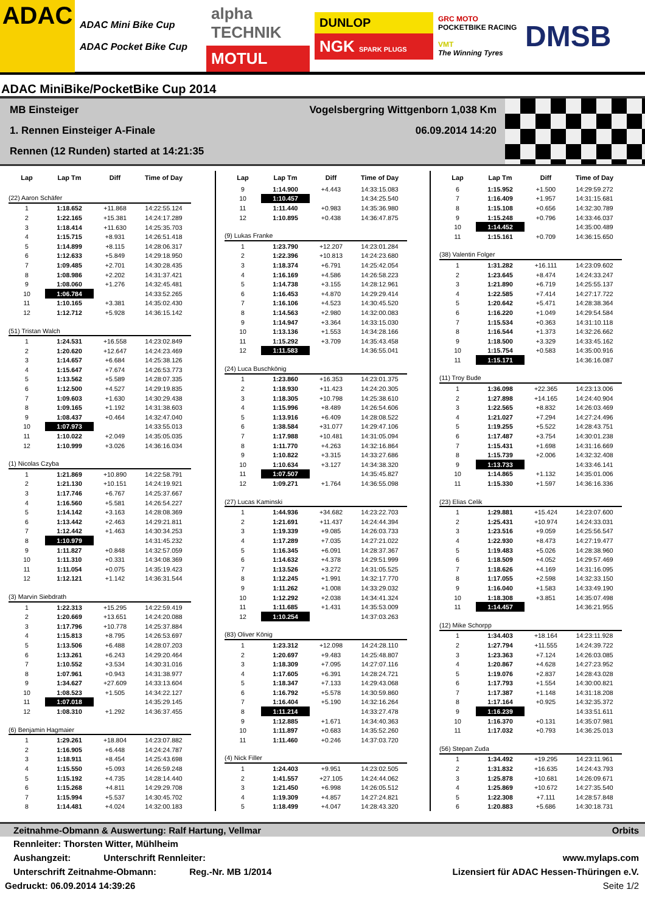ADAC
ADAC Mini Bike Cup
ADAC Pocket Bike Cup
alpha TECHNIK
MOTUL
DUNLOP
NGK SPARK PLUGS
GRC MOTO
POCKETBIKE RACING
VMT
The Winning Tyres
DMSB
ADAC MiniBike/PocketBike Cup 2014
MB Einsteiger Vogelsbergring Wittgenborn 1,038 Km
1. Rennen Einsteiger A-Finale 06.09.2014 14:20
Rennen (12 Runden) started at 14:21:35
| Lap | Lap Tm | Diff | Time of Day |
| --- | --- | --- | --- |
| (22) Aaron Schäfer | | | |
| 1 | 1:18.652 | +11.868 | 14:22:55.124 |
| 2 | 1:22.165 | +15.381 | 14:24:17.289 |
| 3 | 1:18.414 | +11.630 | 14:25:35.703 |
| 4 | 1:15.715 | +8.931 | 14:26:51.418 |
| 5 | 1:14.899 | +8.115 | 14:28:06.317 |
| 6 | 1:12.633 | +5.849 | 14:29:18.950 |
| 7 | 1:09.485 | +2.701 | 14:30:28.435 |
| 8 | 1:08.986 | +2.202 | 14:31:37.421 |
| 9 | 1:08.060 | +1.276 | 14:32:45.481 |
| 10 | 1:06.784 | | 14:33:52.265 |
| 11 | 1:10.165 | +3.381 | 14:35:02.430 |
| 12 | 1:12.712 | +5.928 | 14:36:15.142 |
| (51) Tristan Walch | | | |
| 1 | 1:24.531 | +16.558 | 14:23:02.849 |
| 2 | 1:20.620 | +12.647 | 14:24:23.469 |
| 3 | 1:14.657 | +6.684 | 14:25:38.126 |
| 4 | 1:15.647 | +7.674 | 14:26:53.773 |
| 5 | 1:13.562 | +5.589 | 14:28:07.335 |
| 6 | 1:12.500 | +4.527 | 14:29:19.835 |
| 7 | 1:09.603 | +1.630 | 14:30:29.438 |
| 8 | 1:09.165 | +1.192 | 14:31:38.603 |
| 9 | 1:08.437 | +0.464 | 14:32:47.040 |
| 10 | 1:07.973 | | 14:33:55.013 |
| 11 | 1:10.022 | +2.049 | 14:35:05.035 |
| 12 | 1:10.999 | +3.026 | 14:36:16.034 |
| (1) Nicolas Czyba | | | |
| 1 | 1:21.869 | +10.890 | 14:22:58.791 |
| 2 | 1:21.130 | +10.151 | 14:24:19.921 |
| 3 | 1:17.746 | +6.767 | 14:25:37.667 |
| 4 | 1:16.560 | +5.581 | 14:26:54.227 |
| 5 | 1:14.142 | +3.163 | 14:28:08.369 |
| 6 | 1:13.442 | +2.463 | 14:29:21.811 |
| 7 | 1:12.442 | +1.463 | 14:30:34.253 |
| 8 | 1:10.979 | | 14:31:45.232 |
| 9 | 1:11.827 | +0.848 | 14:32:57.059 |
| 10 | 1:11.310 | +0.331 | 14:34:08.369 |
| 11 | 1:11.054 | +0.075 | 14:35:19.423 |
| 12 | 1:12.121 | +1.142 | 14:36:31.544 |
| (3) Marvin Siebdrath | | | |
| 1 | 1:22.313 | +15.295 | 14:22:59.419 |
| 2 | 1:20.669 | +13.651 | 14:24:20.088 |
| 3 | 1:17.796 | +10.778 | 14:25:37.884 |
| 4 | 1:15.813 | +8.795 | 14:26:53.697 |
| 5 | 1:13.506 | +6.488 | 14:28:07.203 |
| 6 | 1:13.261 | +6.243 | 14:29:20.464 |
| 7 | 1:10.552 | +3.534 | 14:30:31.016 |
| 8 | 1:07.961 | +0.943 | 14:31:38.977 |
| 9 | 1:34.627 | +27.609 | 14:33:13.604 |
| 10 | 1:08.523 | +1.505 | 14:34:22.127 |
| 11 | 1:07.018 | | 14:35:29.145 |
| 12 | 1:08.310 | +1.292 | 14:36:37.455 |
| (6) Benjamin Hagmaier | | | |
| 1 | 1:29.261 | +18.804 | 14:23:07.882 |
| 2 | 1:16.905 | +6.448 | 14:24:24.787 |
| 3 | 1:18.911 | +8.454 | 14:25:43.698 |
| 4 | 1:15.550 | +5.093 | 14:26:59.248 |
| 5 | 1:15.192 | +4.735 | 14:28:14.440 |
| 6 | 1:15.268 | +4.811 | 14:29:29.708 |
| 7 | 1:15.994 | +5.537 | 14:30:45.702 |
| 8 | 1:14.481 | +4.024 | 14:32:00.183 |
| Lap | Lap Tm | Diff | Time of Day |
| --- | --- | --- | --- |
| 9 | 1:14.900 | +4.443 | 14:33:15.083 |
| 10 | 1:10.457 | | 14:34:25.540 |
| 11 | 1:11.440 | +0.983 | 14:35:36.980 |
| 12 | 1:10.895 | +0.438 | 14:36:47.875 |
| (9) Lukas Franke | | | |
| 1 | 1:23.790 | +12.207 | 14:23:01.284 |
| 2 | 1:22.396 | +10.813 | 14:24:23.680 |
| 3 | 1:18.374 | +6.791 | 14:25:42.054 |
| 4 | 1:16.169 | +4.586 | 14:26:58.223 |
| 5 | 1:14.738 | +3.155 | 14:28:12.961 |
| 6 | 1:16.453 | +4.870 | 14:29:29.414 |
| 7 | 1:16.106 | +4.523 | 14:30:45.520 |
| 8 | 1:14.563 | +2.980 | 14:32:00.083 |
| 9 | 1:14.947 | +3.364 | 14:33:15.030 |
| 10 | 1:13.136 | +1.553 | 14:34:28.166 |
| 11 | 1:15.292 | +3.709 | 14:35:43.458 |
| 12 | 1:11.583 | | 14:36:55.041 |
| (24) Luca Buschkönig | | | |
| 1 | 1:23.860 | +16.353 | 14:23:01.375 |
| 2 | 1:18.930 | +11.423 | 14:24:20.305 |
| 3 | 1:18.305 | +10.798 | 14:25:38.610 |
| 4 | 1:15.996 | +8.489 | 14:26:54.606 |
| 5 | 1:13.916 | +6.409 | 14:28:08.522 |
| 6 | 1:38.584 | +31.077 | 14:29:47.106 |
| 7 | 1:17.988 | +10.481 | 14:31:05.094 |
| 8 | 1:11.770 | +4.263 | 14:32:16.864 |
| 9 | 1:10.822 | +3.315 | 14:33:27.686 |
| 10 | 1:10.634 | +3.127 | 14:34:38.320 |
| 11 | 1:07.507 | | 14:35:45.827 |
| 12 | 1:09.271 | +1.764 | 14:36:55.098 |
| (27) Lucas Kaminski | | | |
| 1 | 1:44.936 | +34.682 | 14:23:22.703 |
| 2 | 1:21.691 | +11.437 | 14:24:44.394 |
| 3 | 1:19.339 | +9.085 | 14:26:03.733 |
| 4 | 1:17.289 | +7.035 | 14:27:21.022 |
| 5 | 1:16.345 | +6.091 | 14:28:37.367 |
| 6 | 1:14.632 | +4.378 | 14:29:51.999 |
| 7 | 1:13.526 | +3.272 | 14:31:05.525 |
| 8 | 1:12.245 | +1.991 | 14:32:17.770 |
| 9 | 1:11.262 | +1.008 | 14:33:29.032 |
| 10 | 1:12.292 | +2.038 | 14:34:41.324 |
| 11 | 1:11.685 | +1.431 | 14:35:53.009 |
| 12 | 1:10.254 | | 14:37:03.263 |
| (83) Oliver König | | | |
| 1 | 1:23.312 | +12.098 | 14:24:28.110 |
| 2 | 1:20.697 | +9.483 | 14:25:48.807 |
| 3 | 1:18.309 | +7.095 | 14:27:07.116 |
| 4 | 1:17.605 | +6.391 | 14:28:24.721 |
| 5 | 1:18.347 | +7.133 | 14:29:43.068 |
| 6 | 1:16.792 | +5.578 | 14:30:59.860 |
| 7 | 1:16.404 | +5.190 | 14:32:16.264 |
| 8 | 1:11.214 | | 14:33:27.478 |
| 9 | 1:12.885 | +1.671 | 14:34:40.363 |
| 10 | 1:11.897 | +0.683 | 14:35:52.260 |
| 11 | 1:11.460 | +0.246 | 14:37:03.720 |
| (4) Nick Filler | | | |
| 1 | 1:24.403 | +9.951 | 14:23:02.505 |
| 2 | 1:41.557 | +27.105 | 14:24:44.062 |
| 3 | 1:21.450 | +6.998 | 14:26:05.512 |
| 4 | 1:19.309 | +4.857 | 14:27:24.821 |
| 5 | 1:18.499 | +4.047 | 14:28:43.320 |
| Lap | Lap Tm | Diff | Time of Day |
| --- | --- | --- | --- |
| 6 | 1:15.952 | +1.500 | 14:29:59.272 |
| 7 | 1:16.409 | +1.957 | 14:31:15.681 |
| 8 | 1:15.108 | +0.656 | 14:32:30.789 |
| 9 | 1:15.248 | +0.796 | 14:33:46.037 |
| 10 | 1:14.452 | | 14:35:00.489 |
| 11 | 1:15.161 | +0.709 | 14:36:15.650 |
| (38) Valentin Folger | | | |
| 1 | 1:31.282 | +16.111 | 14:23:09.602 |
| 2 | 1:23.645 | +8.474 | 14:24:33.247 |
| 3 | 1:21.890 | +6.719 | 14:25:55.137 |
| 4 | 1:22.585 | +7.414 | 14:27:17.722 |
| 5 | 1:20.642 | +5.471 | 14:28:38.364 |
| 6 | 1:16.220 | +1.049 | 14:29:54.584 |
| 7 | 1:15.534 | +0.363 | 14:31:10.118 |
| 8 | 1:16.544 | +1.373 | 14:32:26.662 |
| 9 | 1:18.500 | +3.329 | 14:33:45.162 |
| 10 | 1:15.754 | +0.583 | 14:35:00.916 |
| 11 | 1:15.171 | | 14:36:16.087 |
| (11) Troy Bude | | | |
| 1 | 1:36.098 | +22.365 | 14:23:13.006 |
| 2 | 1:27.898 | +14.165 | 14:24:40.904 |
| 3 | 1:22.565 | +8.832 | 14:26:03.469 |
| 4 | 1:21.027 | +7.294 | 14:27:24.496 |
| 5 | 1:19.255 | +5.522 | 14:28:43.751 |
| 6 | 1:17.487 | +3.754 | 14:30:01.238 |
| 7 | 1:15.431 | +1.698 | 14:31:16.669 |
| 8 | 1:15.739 | +2.006 | 14:32:32.408 |
| 9 | 1:13.733 | | 14:33:46.141 |
| 10 | 1:14.865 | +1.132 | 14:35:01.006 |
| 11 | 1:15.330 | +1.597 | 14:36:16.336 |
| (23) Elias Celik | | | |
| 1 | 1:29.881 | +15.424 | 14:23:07.600 |
| 2 | 1:25.431 | +10.974 | 14:24:33.031 |
| 3 | 1:23.516 | +9.059 | 14:25:56.547 |
| 4 | 1:22.930 | +8.473 | 14:27:19.477 |
| 5 | 1:19.483 | +5.026 | 14:28:38.960 |
| 6 | 1:18.509 | +4.052 | 14:29:57.469 |
| 7 | 1:18.626 | +4.169 | 14:31:16.095 |
| 8 | 1:17.055 | +2.598 | 14:32:33.150 |
| 9 | 1:16.040 | +1.583 | 14:33:49.190 |
| 10 | 1:18.308 | +3.851 | 14:35:07.498 |
| 11 | 1:14.457 | | 14:36:21.955 |
| (12) Mike Schorpp | | | |
| 1 | 1:34.403 | +18.164 | 14:23:11.928 |
| 2 | 1:27.794 | +11.555 | 14:24:39.722 |
| 3 | 1:23.363 | +7.124 | 14:26:03.085 |
| 4 | 1:20.867 | +4.628 | 14:27:23.952 |
| 5 | 1:19.076 | +2.837 | 14:28:43.028 |
| 6 | 1:17.793 | +1.554 | 14:30:00.821 |
| 7 | 1:17.387 | +1.148 | 14:31:18.208 |
| 8 | 1:17.164 | +0.925 | 14:32:35.372 |
| 9 | 1:16.239 | | 14:33:51.611 |
| 10 | 1:16.370 | +0.131 | 14:35:07.981 |
| 11 | 1:17.032 | +0.793 | 14:36:25.013 |
| (56) Stepan Zuda | | | |
| 1 | 1:34.492 | +19.295 | 14:23:11.961 |
| 2 | 1:31.832 | +16.635 | 14:24:43.793 |
| 3 | 1:25.878 | +10.681 | 14:26:09.671 |
| 4 | 1:25.869 | +10.672 | 14:27:35.540 |
| 5 | 1:22.308 | +7.111 | 14:28:57.848 |
| 6 | 1:20.883 | +5.686 | 14:30:18.731 |
Zeitnahme-Obmann & Auswertung: Ralf Hartung, Vellmar Orbits
Rennleiter: Thorsten Witter, Mühlheim
Aushangzeit: Unterschrift Rennleiter: www.mylaps.com
Unterschrift Zeitnahme-Obmann: Reg.-Nr. MB 1/2014 Lizensiert für ADAC Hessen-Thüringen e.V.
Gedruckt: 06.09.2014 14:39:26 Seite 1/2